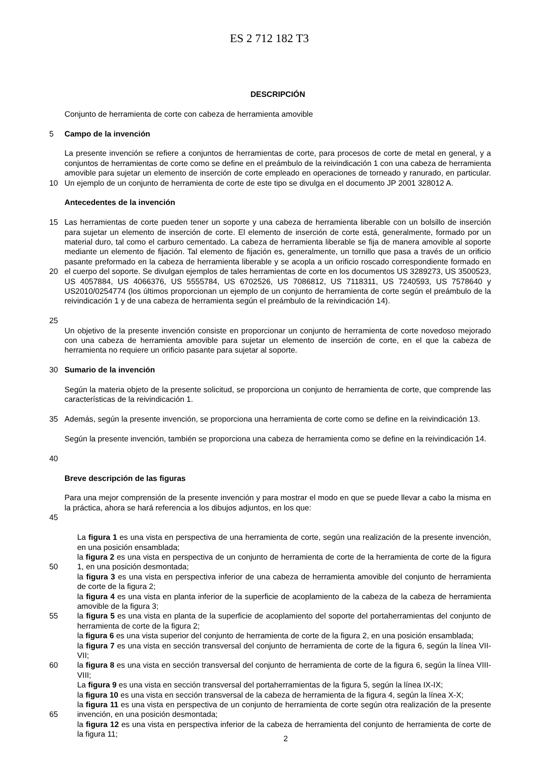ES 2 712 182 T3
DESCRIPCIÓN
Conjunto de herramienta de corte con cabeza de herramienta amovible
5 Campo de la invención
10 La presente invención se refiere a conjuntos de herramientas de corte, para procesos de corte de metal en general, y a conjuntos de herramientas de corte como se define en el preámbulo de la reivindicación 1 con una cabeza de herramienta amovible para sujetar un elemento de inserción de corte empleado en operaciones de torneado y ranurado, en particular. Un ejemplo de un conjunto de herramienta de corte de este tipo se divulga en el documento JP 2001 328012 A.
Antecedentes de la invención
15
20
25
Las herramientas de corte pueden tener un soporte y una cabeza de herramienta liberable con un bolsillo de inserción para sujetar un elemento de inserción de corte. El elemento de inserción de corte está, generalmente, formado por un material duro, tal como el carburo cementado. La cabeza de herramienta liberable se fija de manera amovible al soporte mediante un elemento de fijación. Tal elemento de fijación es, generalmente, un tornillo que pasa a través de un orificio pasante preformado en la cabeza de herramienta liberable y se acopla a un orificio roscado correspondiente formado en el cuerpo del soporte. Se divulgan ejemplos de tales herramientas de corte en los documentos US 3289273, US 3500523, US 4057884, US 4066376, US 5555784, US 6702526, US 7086812, US 7118311, US 7240593, US 7578640 y US2010/0254774 (los últimos proporcionan un ejemplo de un conjunto de herramienta de corte según el preámbulo de la reivindicación 1 y de una cabeza de herramienta según el preámbulo de la reivindicación 14).
Un objetivo de la presente invención consiste en proporcionar un conjunto de herramienta de corte novedoso mejorado con una cabeza de herramienta amovible para sujetar un elemento de inserción de corte, en el que la cabeza de herramienta no requiere un orificio pasante para sujetar al soporte.
30 Sumario de la invención
Según la materia objeto de la presente solicitud, se proporciona un conjunto de herramienta de corte, que comprende las características de la reivindicación 1.
35 Además, según la presente invención, se proporciona una herramienta de corte como se define en la reivindicación 13.
40 Según la presente invención, también se proporciona una cabeza de herramienta como se define en la reivindicación 14.
Breve descripción de las figuras
45 Para una mejor comprensión de la presente invención y para mostrar el modo en que se puede llevar a cabo la misma en la práctica, ahora se hará referencia a los dibujos adjuntos, en los que:
50
55
60
65
La figura 1 es una vista en perspectiva de una herramienta de corte, según una realización de la presente invención, en una posición ensamblada;
la figura 2 es una vista en perspectiva de un conjunto de herramienta de corte de la herramienta de corte de la figura 1, en una posición desmontada;
la figura 3 es una vista en perspectiva inferior de una cabeza de herramienta amovible del conjunto de herramienta de corte de la figura 2;
la figura 4 es una vista en planta inferior de la superficie de acoplamiento de la cabeza de la cabeza de herramienta amovible de la figura 3;
la figura 5 es una vista en planta de la superficie de acoplamiento del soporte del portaherramientas del conjunto de herramienta de corte de la figura 2;
la figura 6 es una vista superior del conjunto de herramienta de corte de la figura 2, en una posición ensamblada;
la figura 7 es una vista en sección transversal del conjunto de herramienta de corte de la figura 6, según la línea VII-VII;
la figura 8 es una vista en sección transversal del conjunto de herramienta de corte de la figura 6, según la línea VIII-VIII;
La figura 9 es una vista en sección transversal del portaherramientas de la figura 5, según la línea IX-IX;
la figura 10 es una vista en sección transversal de la cabeza de herramienta de la figura 4, según la línea X-X;
la figura 11 es una vista en perspectiva de un conjunto de herramienta de corte según otra realización de la presente invención, en una posición desmontada;
la figura 12 es una vista en perspectiva inferior de la cabeza de herramienta del conjunto de herramienta de corte de la figura 11;
2